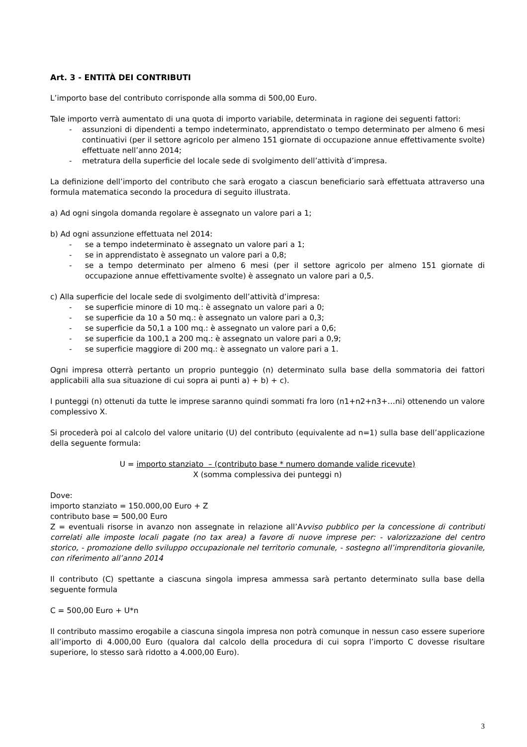Art. 3 - ENTITÀ DEI CONTRIBUTI
L’importo base del contributo corrisponde alla somma di 500,00 Euro.
Tale importo verrà aumentato di una quota di importo variabile, determinata in ragione dei seguenti fattori:
- assunzioni di dipendenti a tempo indeterminato, apprendistato o tempo determinato per almeno 6 mesi continuativi (per il settore agricolo per almeno 151 giornate di occupazione annue effettivamente svolte) effettuate nell’anno 2014;
- metratura della superficie del locale sede di svolgimento dell’attività d’impresa.
La definizione dell’importo del contributo che sarà erogato a ciascun beneficiario sarà effettuata attraverso una formula matematica secondo la procedura di seguito illustrata.
a) Ad ogni singola domanda regolare è assegnato un valore pari a 1;
b) Ad ogni assunzione effettuata nel 2014:
- se a tempo indeterminato è assegnato un valore pari a 1;
- se in apprendistato è assegnato un valore pari a 0,8;
- se a tempo determinato per almeno 6 mesi (per il settore agricolo per almeno 151 giornate di occupazione annue effettivamente svolte) è assegnato un valore pari a 0,5.
c) Alla superficie del locale sede di svolgimento dell’attività d’impresa:
- se superficie minore di 10 mq.: è assegnato un valore pari a 0;
- se superficie da 10 a 50 mq.: è assegnato un valore pari a 0,3;
- se superficie da 50,1 a 100 mq.: è assegnato un valore pari a 0,6;
- se superficie da 100,1 a 200 mq.: è assegnato un valore pari a 0,9;
- se superficie maggiore di 200 mq.: è assegnato un valore pari a 1.
Ogni impresa otterrà pertanto un proprio punteggio (n) determinato sulla base della sommatoria dei fattori applicabili alla sua situazione di cui sopra ai punti a) + b) + c).
I punteggi (n) ottenuti da tutte le imprese saranno quindi sommati fra loro (n1+n2+n3+…ni) ottenendo un valore complessivo X.
Si procederà poi al calcolo del valore unitario (U) del contributo (equivalente ad n=1) sulla base dell’applicazione della seguente formula:
U = importo stanziato – (contributo base * numero domande valide ricevute)
X (somma complessiva dei punteggi n)
Dove:
importo stanziato = 150.000,00 Euro + Z
contributo base = 500,00 Euro
Z = eventuali risorse in avanzo non assegnate in relazione all’Avviso pubblico per la concessione di contributi correlati alle imposte locali pagate (no tax area) a favore di nuove imprese per: - valorizzazione del centro storico, - promozione dello sviluppo occupazionale nel territorio comunale, - sostegno all’imprenditoria giovanile, con riferimento all’anno 2014
Il contributo (C) spettante a ciascuna singola impresa ammessa sarà pertanto determinato sulla base della seguente formula
C = 500,00 Euro + U*n
Il contributo massimo erogabile a ciascuna singola impresa non potrà comunque in nessun caso essere superiore all’importo di 4.000,00 Euro (qualora dal calcolo della procedura di cui sopra l’importo C dovesse risultare superiore, lo stesso sarà ridotto a 4.000,00 Euro).
3